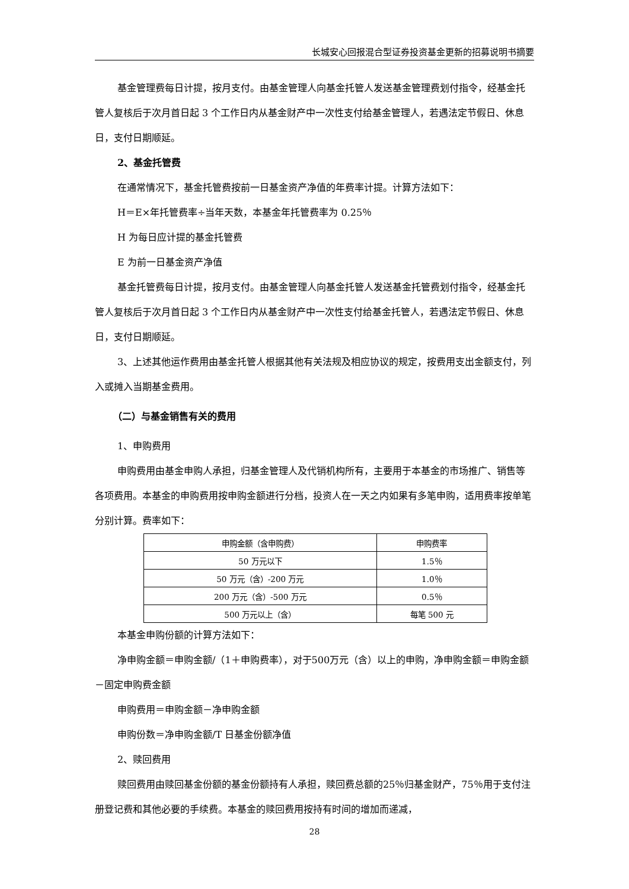长城安心回报混合型证券投资基金更新的招募说明书摘要
基金管理费每日计提，按月支付。由基金管理人向基金托管人发送基金管理费划付指令，经基金托管人复核后于次月首日起 3 个工作日内从基金财产中一次性支付给基金管理人，若遇法定节假日、休息日，支付日期顺延。
2、基金托管费
在通常情况下，基金托管费按前一日基金资产净值的年费率计提。计算方法如下：
H＝E×年托管费率÷当年天数，本基金年托管费率为 0.25％
H 为每日应计提的基金托管费
E 为前一日基金资产净值
基金托管费每日计提，按月支付。由基金管理人向基金托管人发送基金托管费划付指令，经基金托管人复核后于次月首日起 3 个工作日内从基金财产中一次性支付给基金托管人，若遇法定节假日、休息日，支付日期顺延。
3、上述其他运作费用由基金托管人根据其他有关法规及相应协议的规定，按费用支出金额支付，列入或摊入当期基金费用。
（二）与基金销售有关的费用
1、申购费用
申购费用由基金申购人承担，归基金管理人及代销机构所有，主要用于本基金的市场推广、销售等各项费用。本基金的申购费用按申购金额进行分档，投资人在一天之内如果有多笔申购，适用费率按单笔分别计算。费率如下：
| 申购金额（含申购费） | 申购费率 |
| 50 万元以下 | 1.5％ |
| 50 万元（含）-200 万元 | 1.0％ |
| 200 万元（含）-500 万元 | 0.5％ |
| 500 万元以上（含） | 每笔 500 元 |
本基金申购份额的计算方法如下：
净申购金额＝申购金额/（1＋申购费率），对于500万元（含）以上的申购，净申购金额＝申购金额－固定申购费金额
申购费用＝申购金额－净申购金额
申购份数＝净申购金额/T 日基金份额净值
2、赎回费用
赎回费用由赎回基金份额的基金份额持有人承担，赎回费总额的25％归基金财产，75％用于支付注册登记费和其他必要的手续费。本基金的赎回费用按持有时间的增加而递减，
28